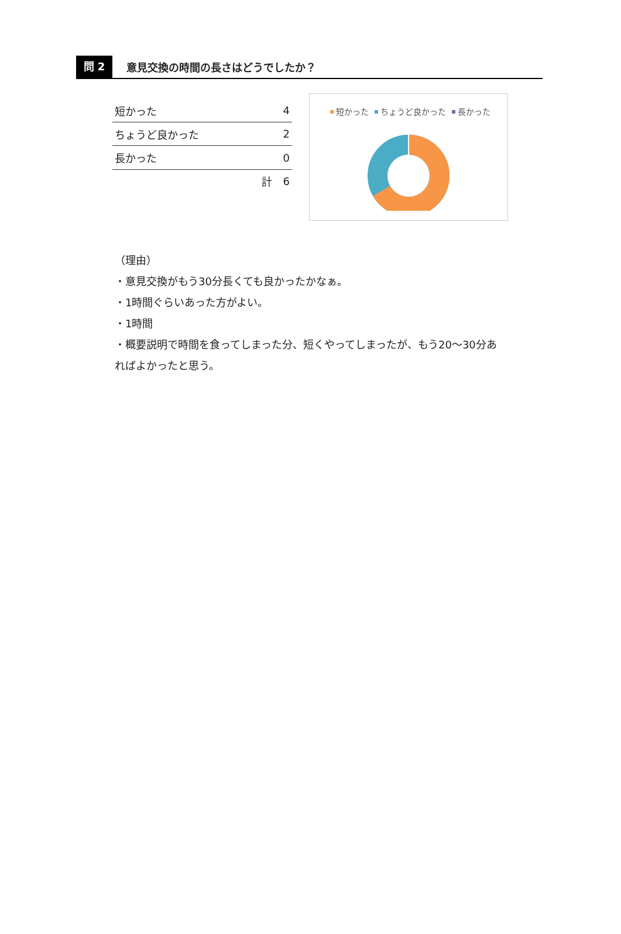問 2
意見交換の時間の長さはどうでしたか？
| 短かった | | 4 |
| ちょうど良かった | | 2 |
| 長かった | | 0 |
| | 計 | 6 |
短かった ちょうど良かった 長かった
（理由）
・意見交換がもう30分長くても良かったかなぁ。
・1時間ぐらいあった方がよい。
・1時間
・概要説明で時間を食ってしまった分、短くやってしまったが、もう20～30分あればよかったと思う。